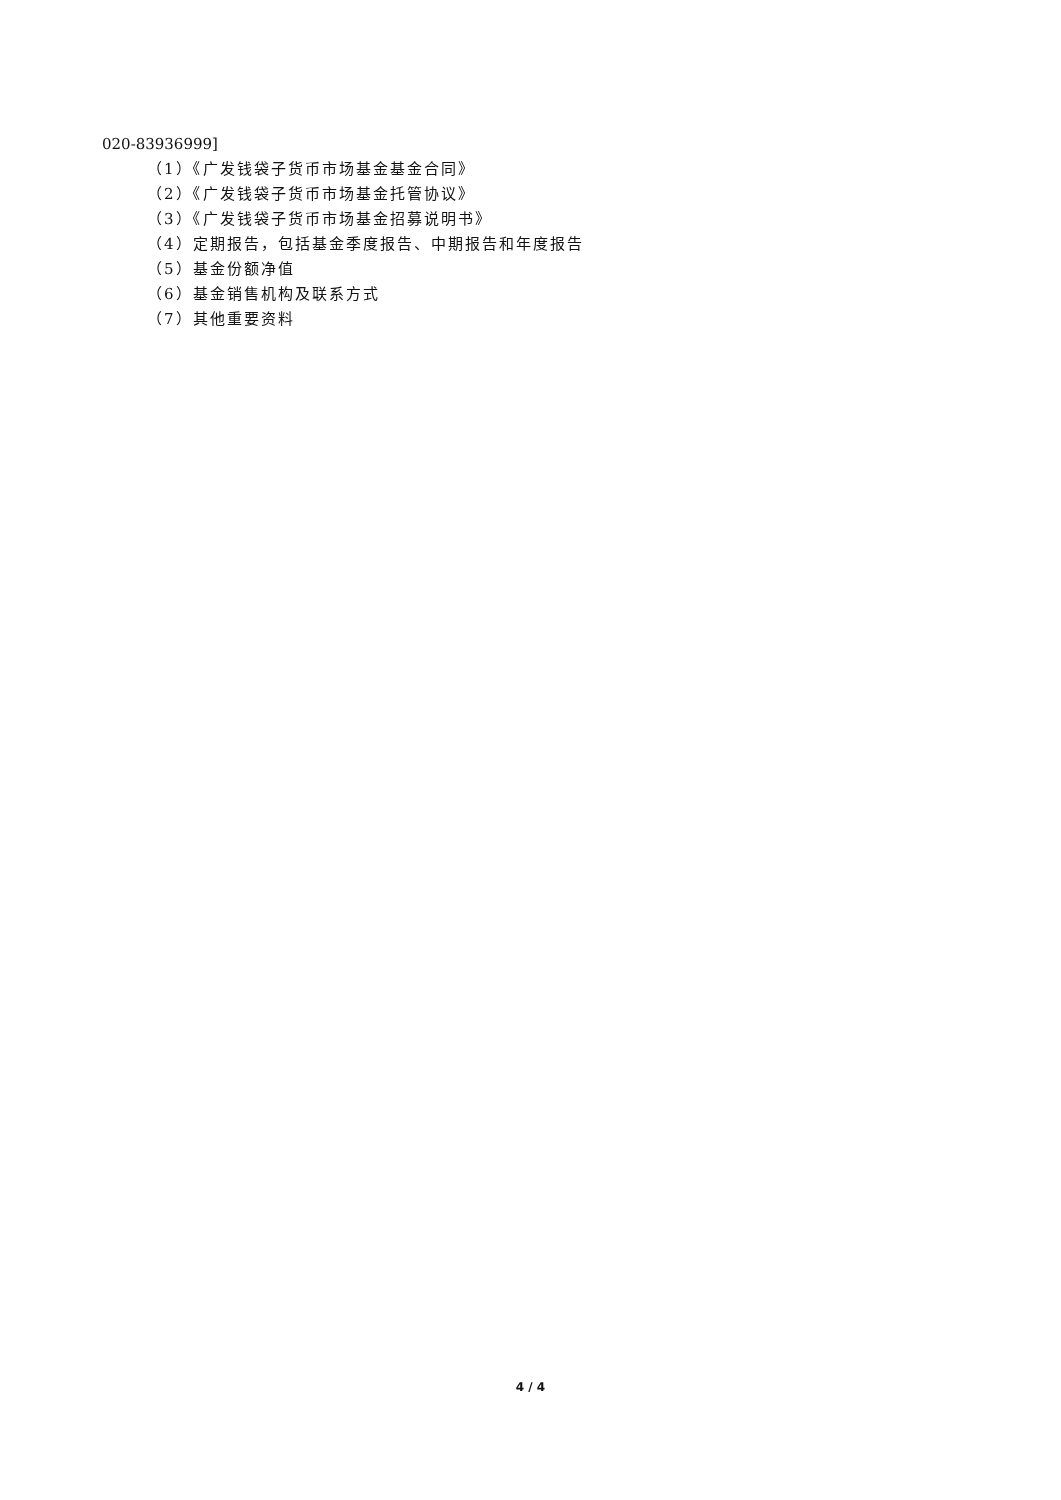020-83936999]
（1）《广发钱袋子货币市场基金基金合同》
（2）《广发钱袋子货币市场基金托管协议》
（3）《广发钱袋子货币市场基金招募说明书》
（4）定期报告，包括基金季度报告、中期报告和年度报告
（5）基金份额净值
（6）基金销售机构及联系方式
（7）其他重要资料
4 / 4